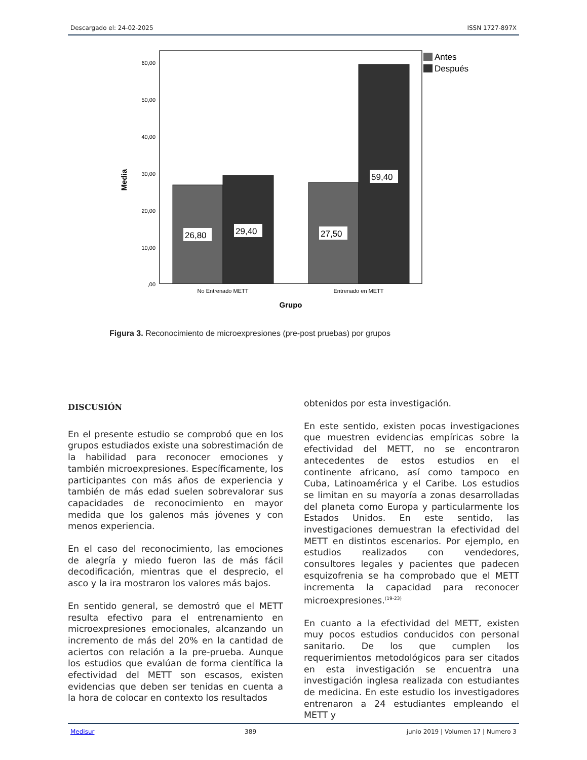Descargado el: 24-02-2025 ISSN 1727-897X
60,00
50,00
40,00
30,00
20,00
10,00
,00
Media
26,80
29,40
27,50
59,40
No Entrenado METT
Entrenado en METT
Grupo
Antes
Después
Figura 3. Reconocimiento de microexpresiones (pre-post pruebas) por grupos
DISCUSIÓN
En el presente estudio se comprobó que en los grupos estudiados existe una sobrestimación de la habilidad para reconocer emociones y también microexpresiones. Específicamente, los participantes con más años de experiencia y también de más edad suelen sobrevalorar sus capacidades de reconocimiento en mayor medida que los galenos más jóvenes y con menos experiencia.
En el caso del reconocimiento, las emociones de alegría y miedo fueron las de más fácil decodificación, mientras que el desprecio, el asco y la ira mostraron los valores más bajos.
En sentido general, se demostró que el METT resulta efectivo para el entrenamiento en microexpresiones emocionales, alcanzando un incremento de más del 20% en la cantidad de aciertos con relación a la pre-prueba. Aunque los estudios que evalúan de forma científica la efectividad del METT son escasos, existen evidencias que deben ser tenidas en cuenta a la hora de colocar en contexto los resultados
obtenidos por esta investigación.
En este sentido, existen pocas investigaciones que muestren evidencias empíricas sobre la efectividad del METT, no se encontraron antecedentes de estos estudios en el continente africano, así como tampoco en Cuba, Latinoamérica y el Caribe. Los estudios se limitan en su mayoría a zonas desarrolladas del planeta como Europa y particularmente los Estados Unidos. En este sentido, las investigaciones demuestran la efectividad del METT en distintos escenarios. Por ejemplo, en estudios realizados con vendedores, consultores legales y pacientes que padecen esquizofrenia se ha comprobado que el METT incrementa la capacidad para reconocer microexpresiones.<sup>(19-23)</sup>
En cuanto a la efectividad del METT, existen muy pocos estudios conducidos con personal sanitario. De los que cumplen los requerimientos metodológicos para ser citados en esta investigación se encuentra una investigación inglesa realizada con estudiantes de medicina. En este estudio los investigadores entrenaron a 24 estudiantes empleando el METT y
Medisur 389 junio 2019 | Volumen 17 | Numero 3